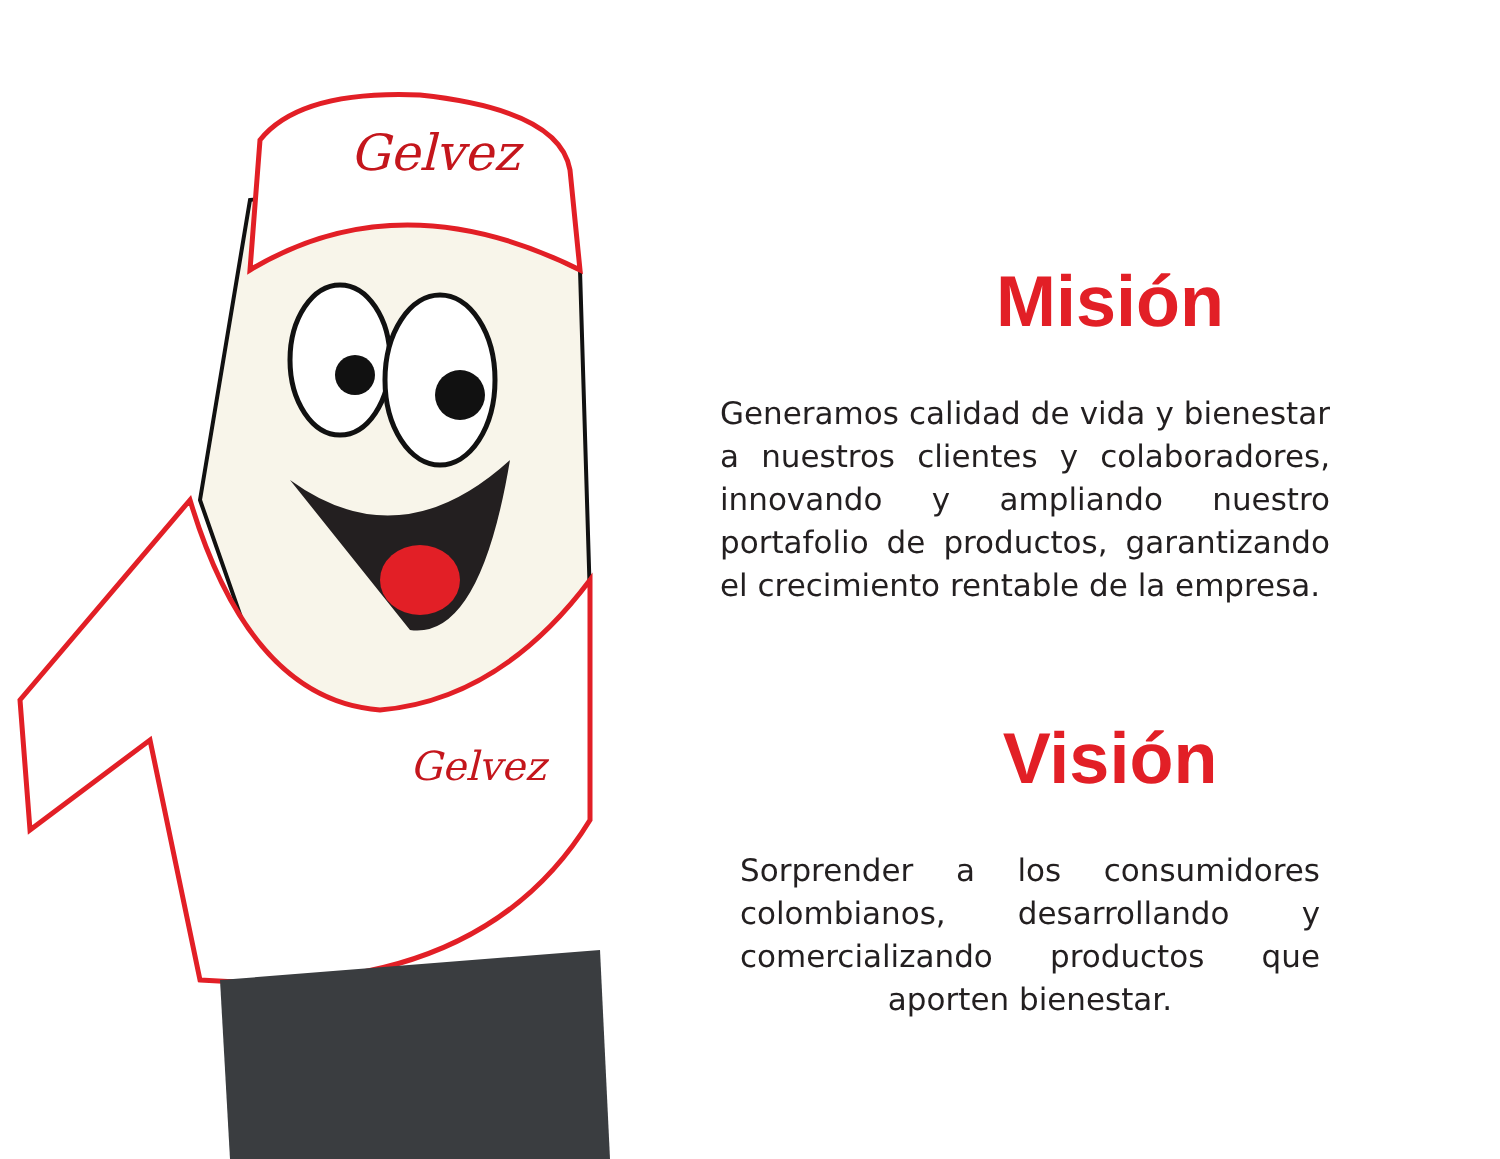Gelvez
Gelvez
Misión
Generamos calidad de vida y bienestar a nuestros clientes y colaboradores, innovando y ampliando nuestro portafolio de productos, garantizando el crecimiento rentable de la empresa.
Visión
Sorprender a los consumidores colombianos, desarrollando y comercializando productos que aporten bienestar.